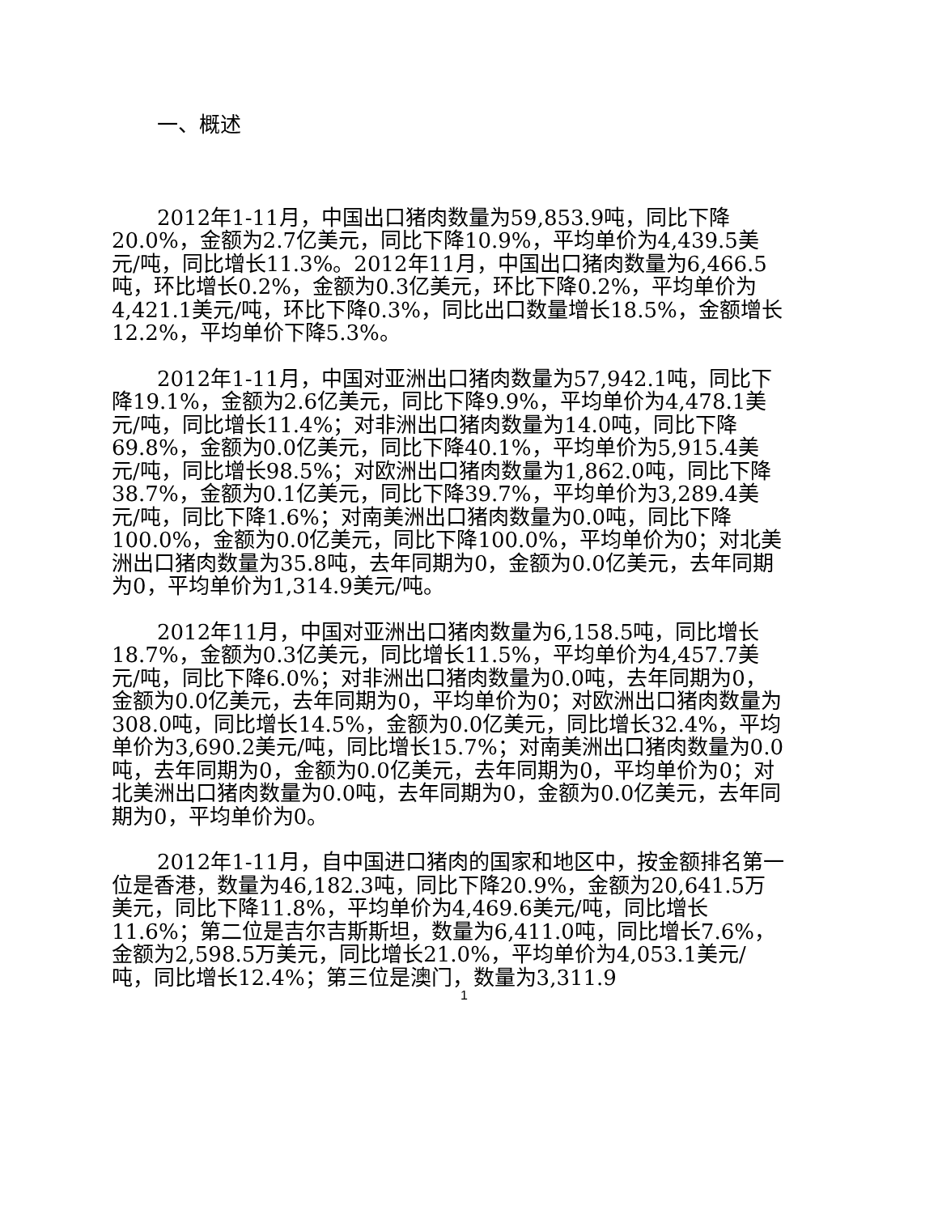一、概述
2012年1-11月，中国出口猪肉数量为59,853.9吨，同比下降20.0%，金额为2.7亿美元，同比下降10.9%，平均单价为4,439.5美元/吨，同比增长11.3%。2012年11月，中国出口猪肉数量为6,466.5吨，环比增长0.2%，金额为0.3亿美元，环比下降0.2%，平均单价为4,421.1美元/吨，环比下降0.3%，同比出口数量增长18.5%，金额增长12.2%，平均单价下降5.3%。
2012年1-11月，中国对亚洲出口猪肉数量为57,942.1吨，同比下降19.1%，金额为2.6亿美元，同比下降9.9%，平均单价为4,478.1美元/吨，同比增长11.4%；对非洲出口猪肉数量为14.0吨，同比下降69.8%，金额为0.0亿美元，同比下降40.1%，平均单价为5,915.4美元/吨，同比增长98.5%；对欧洲出口猪肉数量为1,862.0吨，同比下降38.7%，金额为0.1亿美元，同比下降39.7%，平均单价为3,289.4美元/吨，同比下降1.6%；对南美洲出口猪肉数量为0.0吨，同比下降100.0%，金额为0.0亿美元，同比下降100.0%，平均单价为0；对北美洲出口猪肉数量为35.8吨，去年同期为0，金额为0.0亿美元，去年同期为0，平均单价为1,314.9美元/吨。
2012年11月，中国对亚洲出口猪肉数量为6,158.5吨，同比增长18.7%，金额为0.3亿美元，同比增长11.5%，平均单价为4,457.7美元/吨，同比下降6.0%；对非洲出口猪肉数量为0.0吨，去年同期为0，金额为0.0亿美元，去年同期为0，平均单价为0；对欧洲出口猪肉数量为308.0吨，同比增长14.5%，金额为0.0亿美元，同比增长32.4%，平均单价为3,690.2美元/吨，同比增长15.7%；对南美洲出口猪肉数量为0.0吨，去年同期为0，金额为0.0亿美元，去年同期为0，平均单价为0；对北美洲出口猪肉数量为0.0吨，去年同期为0，金额为0.0亿美元，去年同期为0，平均单价为0。
2012年1-11月，自中国进口猪肉的国家和地区中，按金额排名第一位是香港，数量为46,182.3吨，同比下降20.9%，金额为20,641.5万美元，同比下降11.8%，平均单价为4,469.6美元/吨，同比增长11.6%；第二位是吉尔吉斯斯坦，数量为6,411.0吨，同比增长7.6%，金额为2,598.5万美元，同比增长21.0%，平均单价为4,053.1美元/吨，同比增长12.4%；第三位是澳门，数量为3,311.9
1